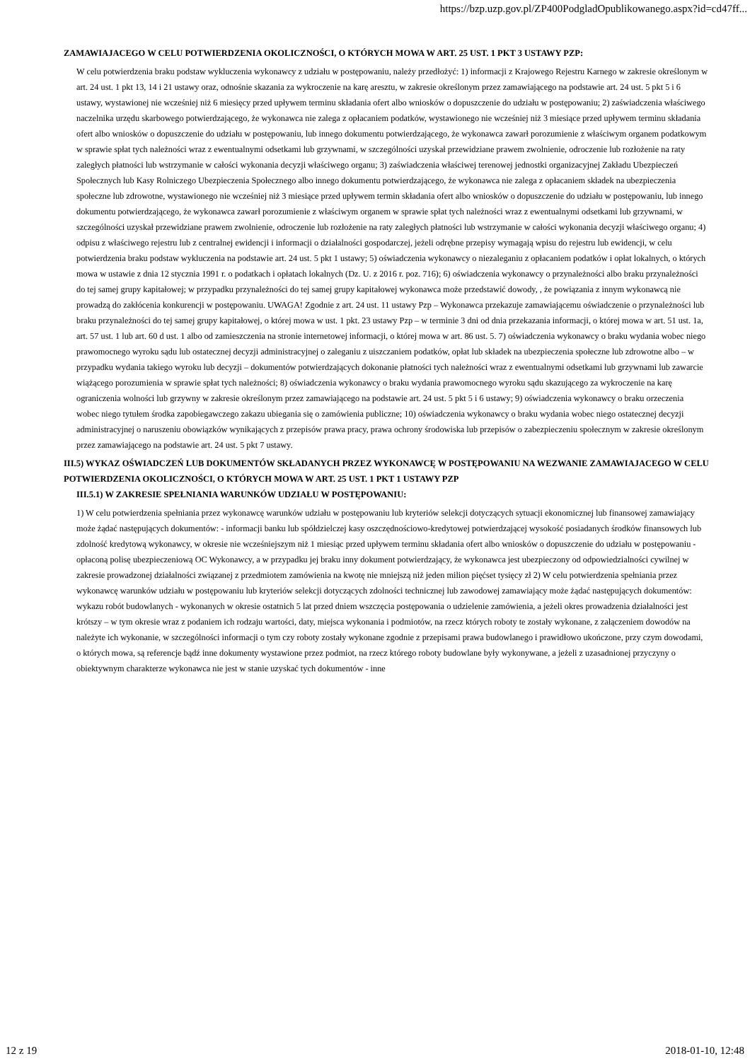https://bzp.uzp.gov.pl/ZP400PodgladOpublikowanego.aspx?id=cd47ff...
ZAMAWIAJACEGO W CELU POTWIERDZENIA OKOLICZNOŚCI, O KTÓRYCH MOWA W ART. 25 UST. 1 PKT 3 USTAWY PZP:
W celu potwierdzenia braku podstaw wykluczenia wykonawcy z udziału w postępowaniu, należy przedłożyć: 1) informacji z Krajowego Rejestru Karnego w zakresie określonym w art. 24 ust. 1 pkt 13, 14 i 21 ustawy oraz, odnośnie skazania za wykroczenie na karę aresztu, w zakresie określonym przez zamawiającego na podstawie art. 24 ust. 5 pkt 5 i 6 ustawy, wystawionej nie wcześniej niż 6 miesięcy przed upływem terminu składania ofert albo wniosków o dopuszczenie do udziału w postępowaniu; 2) zaświadczenia właściwego naczelnika urzędu skarbowego potwierdzającego, że wykonawca nie zalega z opłacaniem podatków, wystawionego nie wcześniej niż 3 miesiące przed upływem terminu składania ofert albo wniosków o dopuszczenie do udziału w postępowaniu, lub innego dokumentu potwierdzającego, że wykonawca zawarł porozumienie z właściwym organem podatkowym w sprawie spłat tych należności wraz z ewentualnymi odsetkami lub grzywnami, w szczególności uzyskał przewidziane prawem zwolnienie, odroczenie lub rozłożenie na raty zaległych płatności lub wstrzymanie w całości wykonania decyzji właściwego organu; 3) zaświadczenia właściwej terenowej jednostki organizacyjnej Zakładu Ubezpieczeń Społecznych lub Kasy Rolniczego Ubezpieczenia Społecznego albo innego dokumentu potwierdzającego, że wykonawca nie zalega z opłacaniem składek na ubezpieczenia społeczne lub zdrowotne, wystawionego nie wcześniej niż 3 miesiące przed upływem termin składania ofert albo wniosków o dopuszczenie do udziału w postępowaniu, lub innego dokumentu potwierdzającego, że wykonawca zawarł porozumienie z właściwym organem w sprawie spłat tych należności wraz z ewentualnymi odsetkami lub grzywnami, w szczególności uzyskał przewidziane prawem zwolnienie, odroczenie lub rozłożenie na raty zaległych płatności lub wstrzymanie w całości wykonania decyzji właściwego organu; 4) odpisu z właściwego rejestru lub z centralnej ewidencji i informacji o działalności gospodarczej, jeżeli odrębne przepisy wymagają wpisu do rejestru lub ewidencji, w celu potwierdzenia braku podstaw wykluczenia na podstawie art. 24 ust. 5 pkt 1 ustawy; 5) oświadczenia wykonawcy o niezaleganiu z opłacaniem podatków i opłat lokalnych, o których mowa w ustawie z dnia 12 stycznia 1991 r. o podatkach i opłatach lokalnych (Dz. U. z 2016 r. poz. 716); 6) oświadczenia wykonawcy o przynależności albo braku przynależności do tej samej grupy kapitałowej; w przypadku przynależności do tej samej grupy kapitałowej wykonawca może przedstawić dowody, , że powiązania z innym wykonawcą nie prowadzą do zakłócenia konkurencji w postępowaniu. UWAGA! Zgodnie z art. 24 ust. 11 ustawy Pzp – Wykonawca przekazuje zamawiającemu oświadczenie o przynależności lub braku przynależności do tej samej grupy kapitałowej, o której mowa w ust. 1 pkt. 23 ustawy Pzp – w terminie 3 dni od dnia przekazania informacji, o której mowa w art. 51 ust. 1a, art. 57 ust. 1 lub art. 60 d ust. 1 albo od zamieszczenia na stronie internetowej informacji, o której mowa w art. 86 ust. 5. 7) oświadczenia wykonawcy o braku wydania wobec niego prawomocnego wyroku sądu lub ostatecznej decyzji administracyjnej o zaleganiu z uiszczaniem podatków, opłat lub składek na ubezpieczenia społeczne lub zdrowotne albo – w przypadku wydania takiego wyroku lub decyzji – dokumentów potwierdzających dokonanie płatności tych należności wraz z ewentualnymi odsetkami lub grzywnami lub zawarcie wiążącego porozumienia w sprawie spłat tych należności; 8) oświadczenia wykonawcy o braku wydania prawomocnego wyroku sądu skazującego za wykroczenie na karę ograniczenia wolności lub grzywny w zakresie określonym przez zamawiającego na podstawie art. 24 ust. 5 pkt 5 i 6 ustawy; 9) oświadczenia wykonawcy o braku orzeczenia wobec niego tytułem środka zapobiegawczego zakazu ubiegania się o zamówienia publiczne; 10) oświadczenia wykonawcy o braku wydania wobec niego ostatecznej decyzji administracyjnej o naruszeniu obowiązków wynikających z przepisów prawa pracy, prawa ochrony środowiska lub przepisów o zabezpieczeniu społecznym w zakresie określonym przez zamawiającego na podstawie art. 24 ust. 5 pkt 7 ustawy.
III.5) WYKAZ OŚWIADCZEŃ LUB DOKUMENTÓW SKŁADANYCH PRZEZ WYKONAWCĘ W POSTĘPOWANIU NA WEZWANIE ZAMAWIAJACEGO W CELU POTWIERDZENIA OKOLICZNOŚCI, O KTÓRYCH MOWA W ART. 25 UST. 1 PKT 1 USTAWY PZP
III.5.1) W ZAKRESIE SPEŁNIANIA WARUNKÓW UDZIAŁU W POSTĘPOWANIU:
1) W celu potwierdzenia spełniania przez wykonawcę warunków udziału w postępowaniu lub kryteriów selekcji dotyczących sytuacji ekonomicznej lub finansowej zamawiający może żądać następujących dokumentów: - informacji banku lub spółdzielczej kasy oszczędnościowo-kredytowej potwierdzającej wysokość posiadanych środków finansowych lub zdolność kredytową wykonawcy, w okresie nie wcześniejszym niż 1 miesiąc przed upływem terminu składania ofert albo wniosków o dopuszczenie do udziału w postępowaniu - opłaconą polisę ubezpieczeniową OC Wykonawcy, a w przypadku jej braku inny dokument potwierdzający, że wykonawca jest ubezpieczony od odpowiedzialności cywilnej w zakresie prowadzonej działalności związanej z przedmiotem zamówienia na kwotę nie mniejszą niż jeden milion pięćset tysięcy zł 2) W celu potwierdzenia spełniania przez wykonawcę warunków udziału w postępowaniu lub kryteriów selekcji dotyczących zdolności technicznej lub zawodowej zamawiający może żądać następujących dokumentów: wykazu robót budowlanych - wykonanych w okresie ostatnich 5 lat przed dniem wszczęcia postępowania o udzielenie zamówienia, a jeżeli okres prowadzenia działalności jest krótszy – w tym okresie wraz z podaniem ich rodzaju wartości, daty, miejsca wykonania i podmiotów, na rzecz których roboty te zostały wykonane, z załączeniem dowodów na należyte ich wykonanie, w szczególności informacji o tym czy roboty zostały wykonane zgodnie z przepisami prawa budowlanego i prawidłowo ukończone, przy czym dowodami, o których mowa, są referencje bądź inne dokumenty wystawione przez podmiot, na rzecz którego roboty budowlane były wykonywane, a jeżeli z uzasadnionej przyczyny o obiektywnym charakterze wykonawca nie jest w stanie uzyskać tych dokumentów - inne
12 z 19 2018-01-10, 12:48